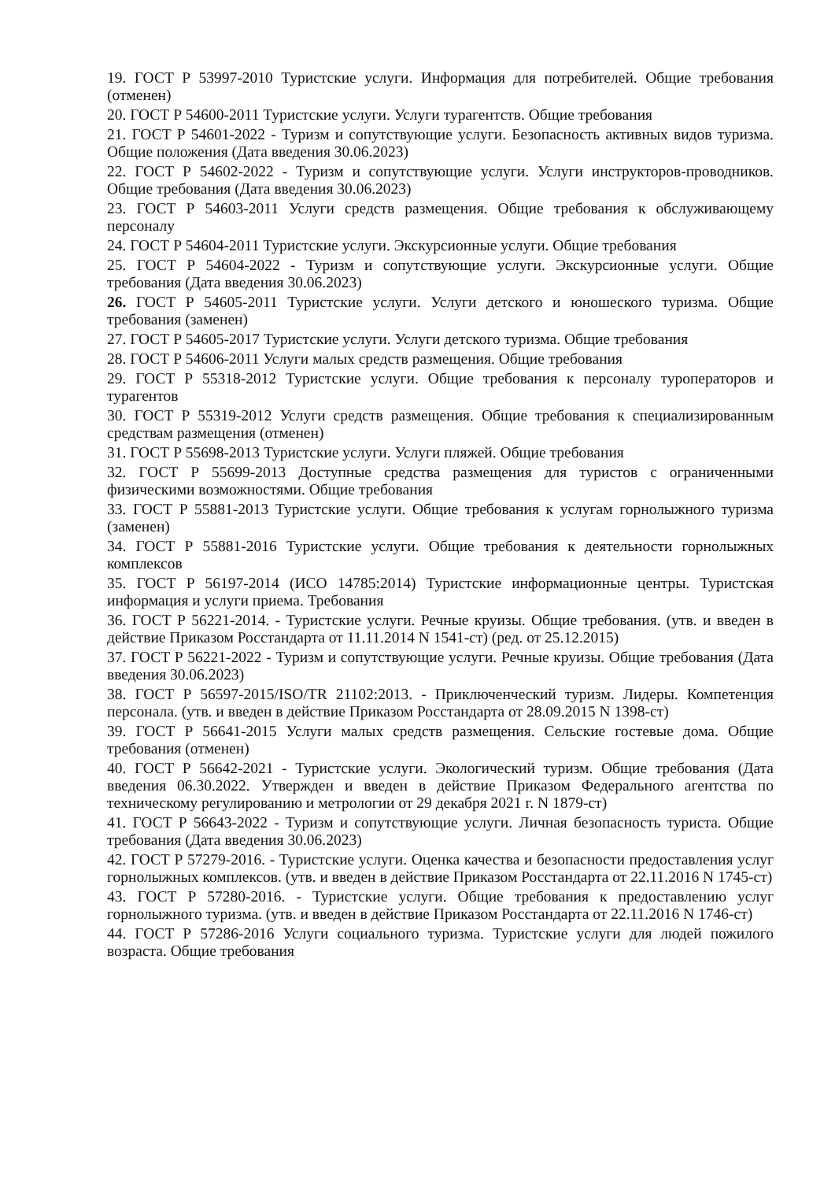19. ГОСТ Р 53997-2010 Туристские услуги. Информация для потребителей. Общие требования (отменен)
20. ГОСТ Р 54600-2011 Туристские услуги. Услуги турагентств. Общие требования
21. ГОСТ Р 54601-2022 - Туризм и сопутствующие услуги. Безопасность активных видов туризма. Общие положения (Дата введения 30.06.2023)
22. ГОСТ Р 54602-2022 - Туризм и сопутствующие услуги. Услуги инструкторов-проводников. Общие требования (Дата введения 30.06.2023)
23. ГОСТ Р 54603-2011 Услуги средств размещения. Общие требования к обслуживающему персоналу
24. ГОСТ Р 54604-2011 Туристские услуги. Экскурсионные услуги. Общие требования
25. ГОСТ Р 54604-2022 - Туризм и сопутствующие услуги. Экскурсионные услуги. Общие требования (Дата введения 30.06.2023)
26. ГОСТ Р 54605-2011 Туристские услуги. Услуги детского и юношеского туризма. Общие требования (заменен)
27. ГОСТ Р 54605-2017 Туристские услуги. Услуги детского туризма. Общие требования
28. ГОСТ Р 54606-2011 Услуги малых средств размещения. Общие требования
29. ГОСТ Р 55318-2012 Туристские услуги. Общие требования к персоналу туроператоров и турагентов
30. ГОСТ Р 55319-2012 Услуги средств размещения. Общие требования к специализированным средствам размещения (отменен)
31. ГОСТ Р 55698-2013 Туристские услуги. Услуги пляжей. Общие требования
32. ГОСТ Р 55699-2013 Доступные средства размещения для туристов с ограниченными физическими возможностями. Общие требования
33. ГОСТ Р 55881-2013 Туристские услуги. Общие требования к услугам горнолыжного туризма (заменен)
34. ГОСТ Р 55881-2016 Туристские услуги. Общие требования к деятельности горнолыжных комплексов
35. ГОСТ Р 56197-2014 (ИСО 14785:2014) Туристские информационные центры. Туристская информация и услуги приема. Требования
36. ГОСТ Р 56221-2014. - Туристские услуги. Речные круизы. Общие требования. (утв. и введен в действие Приказом Росстандарта от 11.11.2014 N 1541-ст) (ред. от 25.12.2015)
37. ГОСТ Р 56221-2022 - Туризм и сопутствующие услуги. Речные круизы. Общие требования (Дата введения 30.06.2023)
38. ГОСТ Р 56597-2015/ISO/TR 21102:2013. - Приключенческий туризм. Лидеры. Компетенция персонала. (утв. и введен в действие Приказом Росстандарта от 28.09.2015 N 1398-ст)
39. ГОСТ Р 56641-2015 Услуги малых средств размещения. Сельские гостевые дома. Общие требования (отменен)
40. ГОСТ Р 56642-2021 - Туристские услуги. Экологический туризм. Общие требования (Дата введения 06.30.2022. Утвержден и введен в действие Приказом Федерального агентства по техническому регулированию и метрологии от 29 декабря 2021 г. N 1879-ст)
41. ГОСТ Р 56643-2022 - Туризм и сопутствующие услуги. Личная безопасность туриста. Общие требования (Дата введения 30.06.2023)
42. ГОСТ Р 57279-2016. - Туристские услуги. Оценка качества и безопасности предоставления услуг горнолыжных комплексов. (утв. и введен в действие Приказом Росстандарта от 22.11.2016 N 1745-ст)
43. ГОСТ Р 57280-2016. - Туристские услуги. Общие требования к предоставлению услуг горнолыжного туризма. (утв. и введен в действие Приказом Росстандарта от 22.11.2016 N 1746-ст)
44. ГОСТ Р 57286-2016 Услуги социального туризма. Туристские услуги для людей пожилого возраста. Общие требования